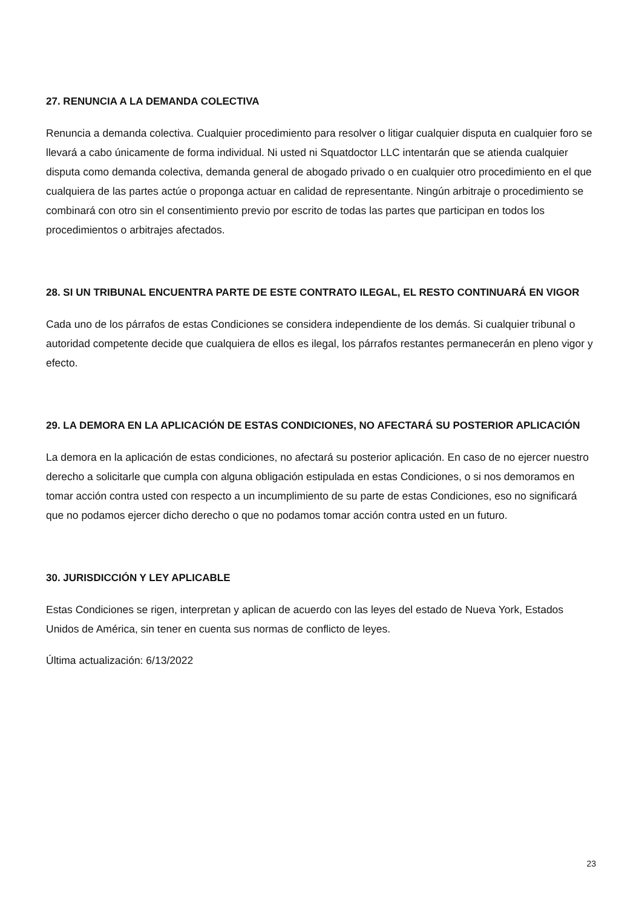27. RENUNCIA A LA DEMANDA COLECTIVA
Renuncia a demanda colectiva. Cualquier procedimiento para resolver o litigar cualquier disputa en cualquier foro se llevará a cabo únicamente de forma individual. Ni usted ni Squatdoctor LLC intentarán que se atienda cualquier disputa como demanda colectiva, demanda general de abogado privado o en cualquier otro procedimiento en el que cualquiera de las partes actúe o proponga actuar en calidad de representante. Ningún arbitraje o procedimiento se combinará con otro sin el consentimiento previo por escrito de todas las partes que participan en todos los procedimientos o arbitrajes afectados.
28. SI UN TRIBUNAL ENCUENTRA PARTE DE ESTE CONTRATO ILEGAL, EL RESTO CONTINUARÁ EN VIGOR
Cada uno de los párrafos de estas Condiciones se considera independiente de los demás. Si cualquier tribunal o autoridad competente decide que cualquiera de ellos es ilegal, los párrafos restantes permanecerán en pleno vigor y efecto.
29. LA DEMORA EN LA APLICACIÓN DE ESTAS CONDICIONES, NO AFECTARÁ SU POSTERIOR APLICACIÓN
La demora en la aplicación de estas condiciones, no afectará su posterior aplicación. En caso de no ejercer nuestro derecho a solicitarle que cumpla con alguna obligación estipulada en estas Condiciones, o si nos demoramos en tomar acción contra usted con respecto a un incumplimiento de su parte de estas Condiciones, eso no significará que no podamos ejercer dicho derecho o que no podamos tomar acción contra usted en un futuro.
30. JURISDICCIÓN Y LEY APLICABLE
Estas Condiciones se rigen, interpretan y aplican de acuerdo con las leyes del estado de Nueva York, Estados Unidos de América, sin tener en cuenta sus normas de conflicto de leyes.
Última actualización: 6/13/2022
23